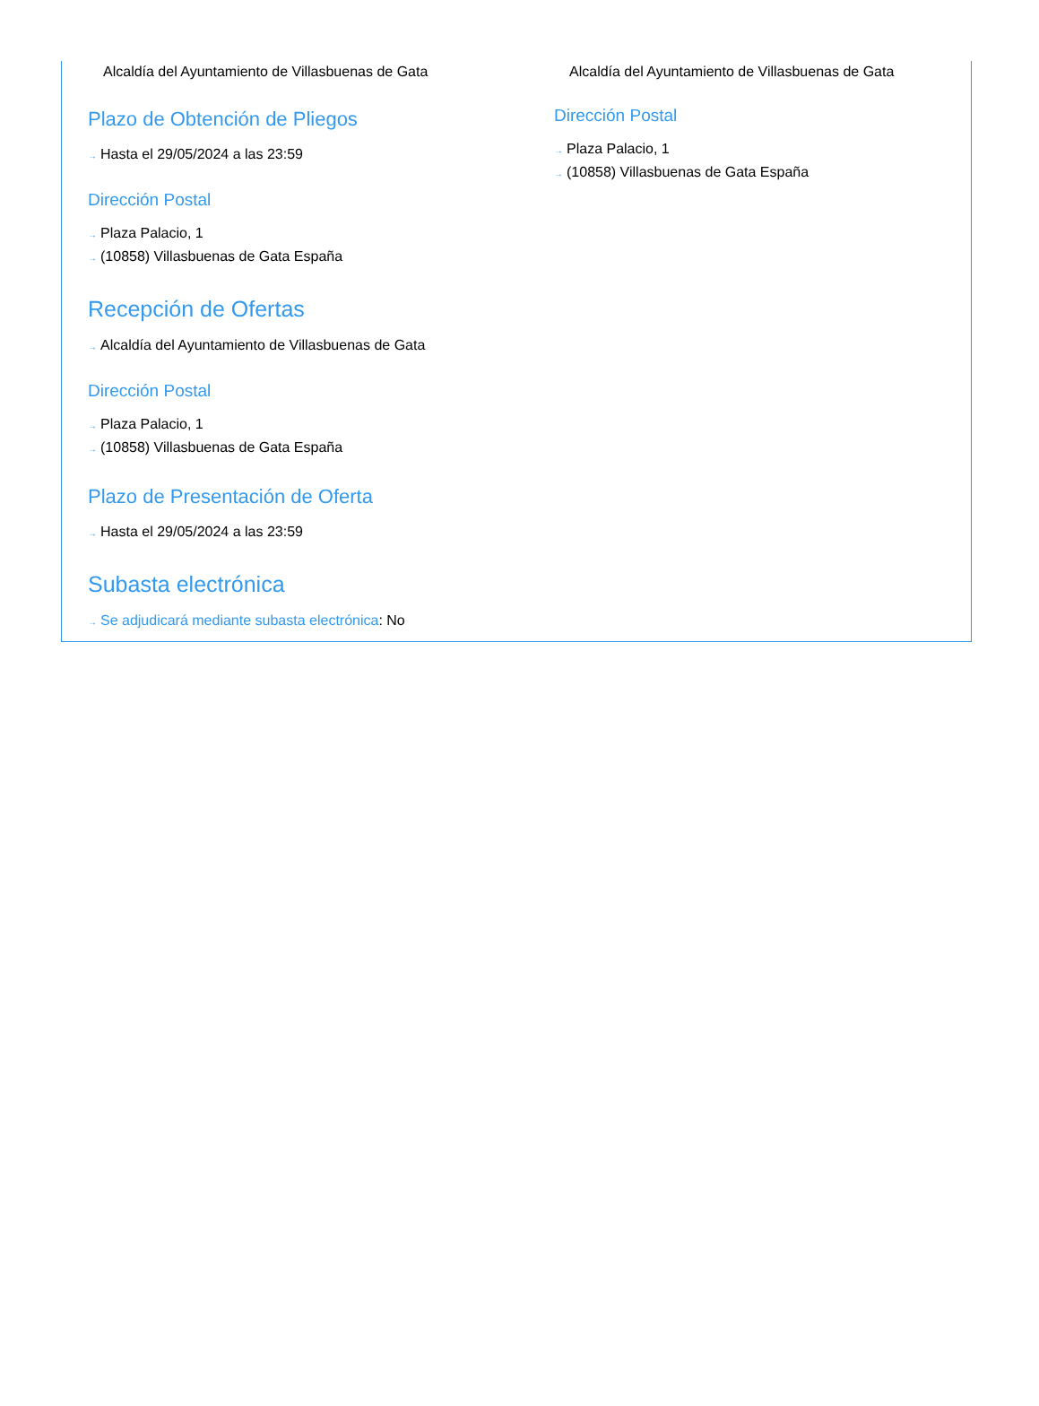Alcaldía del Ayuntamiento de Villasbuenas de Gata
Plazo de Obtención de Pliegos
→ Hasta el 29/05/2024 a las 23:59
Dirección Postal
→ Plaza Palacio, 1
→ (10858) Villasbuenas de Gata España
Recepción de Ofertas
→ Alcaldía del Ayuntamiento de Villasbuenas de Gata
Dirección Postal
→ Plaza Palacio, 1
→ (10858) Villasbuenas de Gata España
Plazo de Presentación de Oferta
→ Hasta el 29/05/2024 a las 23:59
Subasta electrónica
→ Se adjudicará mediante subasta electrónica: No
Alcaldía del Ayuntamiento de Villasbuenas de Gata
Dirección Postal
→ Plaza Palacio, 1
→ (10858) Villasbuenas de Gata España